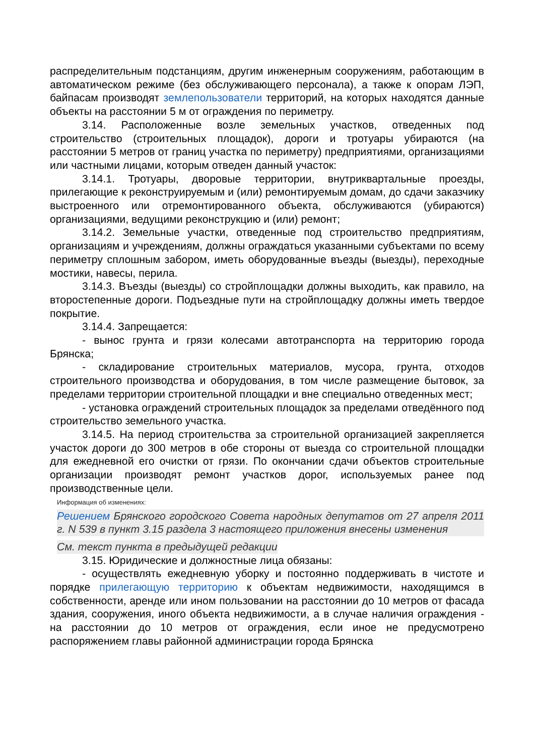распределительным подстанциям, другим инженерным сооружениям, работающим в автоматическом режиме (без обслуживающего персонала), а также к опорам ЛЭП, байпасам производят землепользователи территорий, на которых находятся данные объекты на расстоянии 5 м от ограждения по периметру.
3.14. Расположенные возле земельных участков, отведенных под строительство (строительных площадок), дороги и тротуары убираются (на расстоянии 5 метров от границ участка по периметру) предприятиями, организациями или частными лицами, которым отведен данный участок:
3.14.1. Тротуары, дворовые территории, внутриквартальные проезды, прилегающие к реконструируемым и (или) ремонтируемым домам, до сдачи заказчику выстроенного или отремонтированного объекта, обслуживаются (убираются) организациями, ведущими реконструкцию и (или) ремонт;
3.14.2. Земельные участки, отведенные под строительство предприятиям, организациям и учреждениям, должны ограждаться указанными субъектами по всему периметру сплошным забором, иметь оборудованные въезды (выезды), переходные мостики, навесы, перила.
3.14.3. Въезды (выезды) со стройплощадки должны выходить, как правило, на второстепенные дороги. Подъездные пути на стройплощадку должны иметь твердое покрытие.
3.14.4. Запрещается:
- вынос грунта и грязи колесами автотранспорта на территорию города Брянска;
- складирование строительных материалов, мусора, грунта, отходов строительного производства и оборудования, в том числе размещение бытовок, за пределами территории строительной площадки и вне специально отведенных мест;
- установка ограждений строительных площадок за пределами отведённого под строительство земельного участка.
3.14.5. На период строительства за строительной организацией закрепляется участок дороги до 300 метров в обе стороны от выезда со строительной площадки для ежедневной его очистки от грязи. По окончании сдачи объектов строительные организации производят ремонт участков дорог, используемых ранее под производственные цели.
Информация об изменениях:
Решением Брянского городского Совета народных депутатов от 27 апреля 2011 г. N 539 в пункт 3.15 раздела 3 настоящего приложения внесены изменения
См. текст пункта в предыдущей редакции
3.15. Юридические и должностные лица обязаны:
- осуществлять ежедневную уборку и постоянно поддерживать в чистоте и порядке прилегающую территорию к объектам недвижимости, находящимся в собственности, аренде или ином пользовании на расстоянии до 10 метров от фасада здания, сооружения, иного объекта недвижимости, а в случае наличия ограждения - на расстоянии до 10 метров от ограждения, если иное не предусмотрено распоряжением главы районной администрации города Брянска